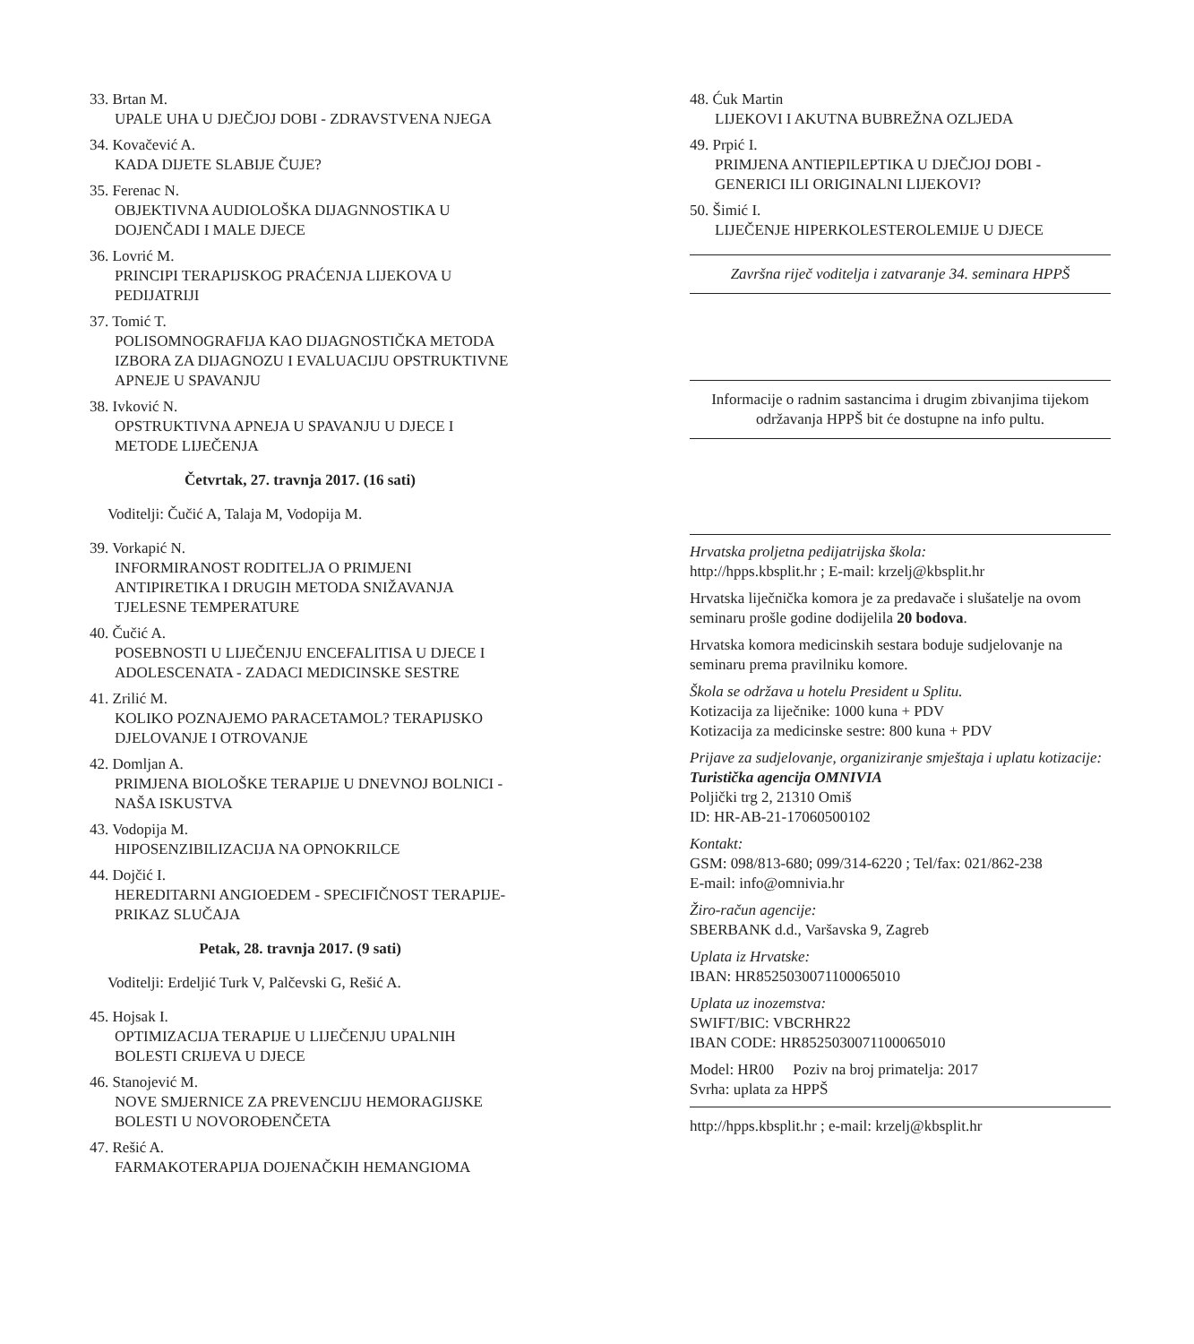33. Brtan M.
UPALE UHA U DJEČJOJ DOBI - ZDRAVSTVENA NJEGA
34. Kovačević A.
KADA DIJETE SLABIJE ČUJE?
35. Ferenac N.
OBJEKTIVNA AUDIOLOŠKA DIJAGNNOSTIKA U DOJENČADI I MALE DJECE
36. Lovrić M.
PRINCIPI TERAPIJSKOG PRAĆENJA LIJEKOVA U PEDIJATRIJI
37. Tomić T.
POLISOMNOGRAFIJA KAO DIJAGNOSTIČKA METODA IZBORA ZA DIJAGNOZU I EVALUACIJU OPSTRUKTIVNE APNEJE U SPAVANJU
38. Ivković N.
OPSTRUKTIVNA APNEJA U SPAVANJU U DJECE I METODE LIJEČENJA
Četvrtak, 27. travnja 2017. (16 sati)
Voditelji: Čučić A, Talaja M, Vodopija M.
39. Vorkapić N.
INFORMIRANOST RODITELJA O PRIMJENI ANTIPIRETIKA I DRUGIH METODA SNIŽAVANJA TJELESNE TEMPERATURE
40. Čučić A.
POSEBNOSTI U LIJEČENJU ENCEFALITISA U DJECE I ADOLESCENATA - ZADACI MEDICINSKE SESTRE
41. Zrilić M.
KOLIKO POZNAJEMO PARACETAMOL? TERAPIJSKO DJELOVANJE I OTROVANJE
42. Domljan A.
PRIMJENA BIOLOŠKE TERAPIJE U DNEVNOJ BOLNICI - NAŠA ISKUSTVA
43. Vodopija M.
HIPOSENZIBILIZACIJA NA OPNOKRILCE
44. Dojčić I.
HEREDITARNI ANGIOEDEM - SPECIFIČNOST TERAPIJE-PRIKAZ SLUČAJA
Petak, 28. travnja 2017. (9 sati)
Voditelji: Erdeljić Turk V, Palčevski G, Rešić A.
45. Hojsak I.
OPTIMIZACIJA TERAPIJE U LIJEČENJU UPALNIH BOLESTI CRIJEVA U DJECE
46. Stanojević M.
NOVE SMJERNICE ZA PREVENCIJU HEMORAGIJSKE BOLESTI U NOVOROĐENČETA
47. Rešić A.
FARMAKOTERAPIJA DOJENAČKIH HEMANGIOMA
48. Ćuk Martin
LIJEKOVI I AKUTNA BUBREŽNA OZLJEDA
49. Prpić I.
PRIMJENA ANTIEPILEPTIKA U DJEČJOJ DOBI - GENERICI ILI ORIGINALNI LIJEKOVI?
50. Šimić I.
LIJEČENJE HIPERKOLESTEROLEMIJE U DJECE
Završna riječ voditelja i zatvaranje 34. seminara HPPŠ
Informacije o radnim sastancima i drugim zbivanjima tijekom održavanja HPPŠ bit će dostupne na info pultu.
Hrvatska proljetna pedijatrijska škola:
http://hpps.kbsplit.hr ; E-mail: krzelj@kbsplit.hr
Hrvatska liječnička komora je za predavače i slušatelje na ovom seminaru prošle godine dodijelila 20 bodova.
Hrvatska komora medicinskih sestara boduje sudjelovanje na seminaru prema pravilniku komore.
Škola se održava u hotelu President u Splitu.
Kotizacija za liječnike: 1000 kuna + PDV
Kotizacija za medicinske sestre: 800 kuna + PDV
Prijave za sudjelovanje, organiziranje smještaja i uplatu kotizacije:
Turistička agencija OMNIVIA
Poljički trg 2, 21310 Omiš
ID: HR-AB-21-17060500102
Kontakt:
GSM: 098/813-680; 099/314-6220 ; Tel/fax: 021/862-238
E-mail: info@omnivia.hr
Žiro-račun agencije:
SBERBANK d.d., Varšavska 9, Zagreb
Uplata iz Hrvatske:
IBAN: HR8525030071100065010
Uplata uz inozemstva:
SWIFT/BIC: VBCRHR22
IBAN CODE: HR8525030071100065010
Model: HR00 Poziv na broj primatelja: 2017
Svrha: uplata za HPPŠ
http://hpps.kbsplit.hr ; e-mail: krzelj@kbsplit.hr